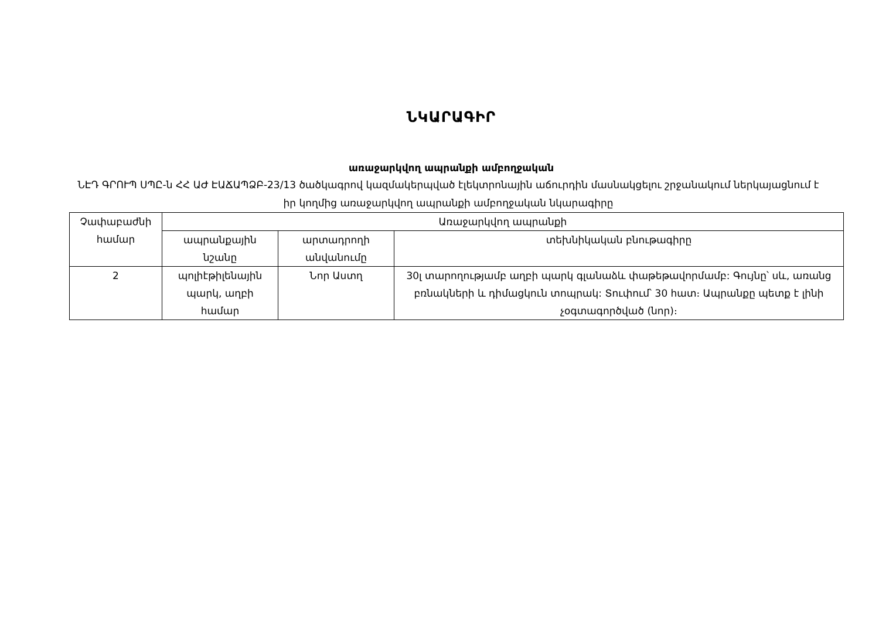ՆԿԱՐԱԳԻՐ
առաջարկվող ապրանքի ամբողջական
ՆԷԴ ԳՐՈՒՊ ՍՊԸ-ն ՀՀ ԱԺ ԷԱՃԱՊՁԲ-23/13 ծածկագրով կազմակերպված էլեկտրոնային աճուրդին մասնակցելու շրջանակում ներկայացնում է իր կողմից առաջարկվող ապրանքի ամբողջական նկարագիրը
| Չափաբաժնի համար | Առաջարկվող ապրանքի | | |
| --- | --- | --- | --- |
| | ապրանքային նշանը | արտադրողի անվանումը | տեխնիկական բնութագիրը |
| 2 | պոլիէթիլենային պարկ, աղբի համար | Նոր Աստղ | 30լ տարողությամբ աղբի պարկ գլանաձև փաթեթավորմամբ: Գույնը՝ սև, առանց բռնակների և դիմացկուն տոպրակ: Տուփում՝ 30 հատ։ Ապրանքը պետք է լինի չօգտագործված (նոր)։ |